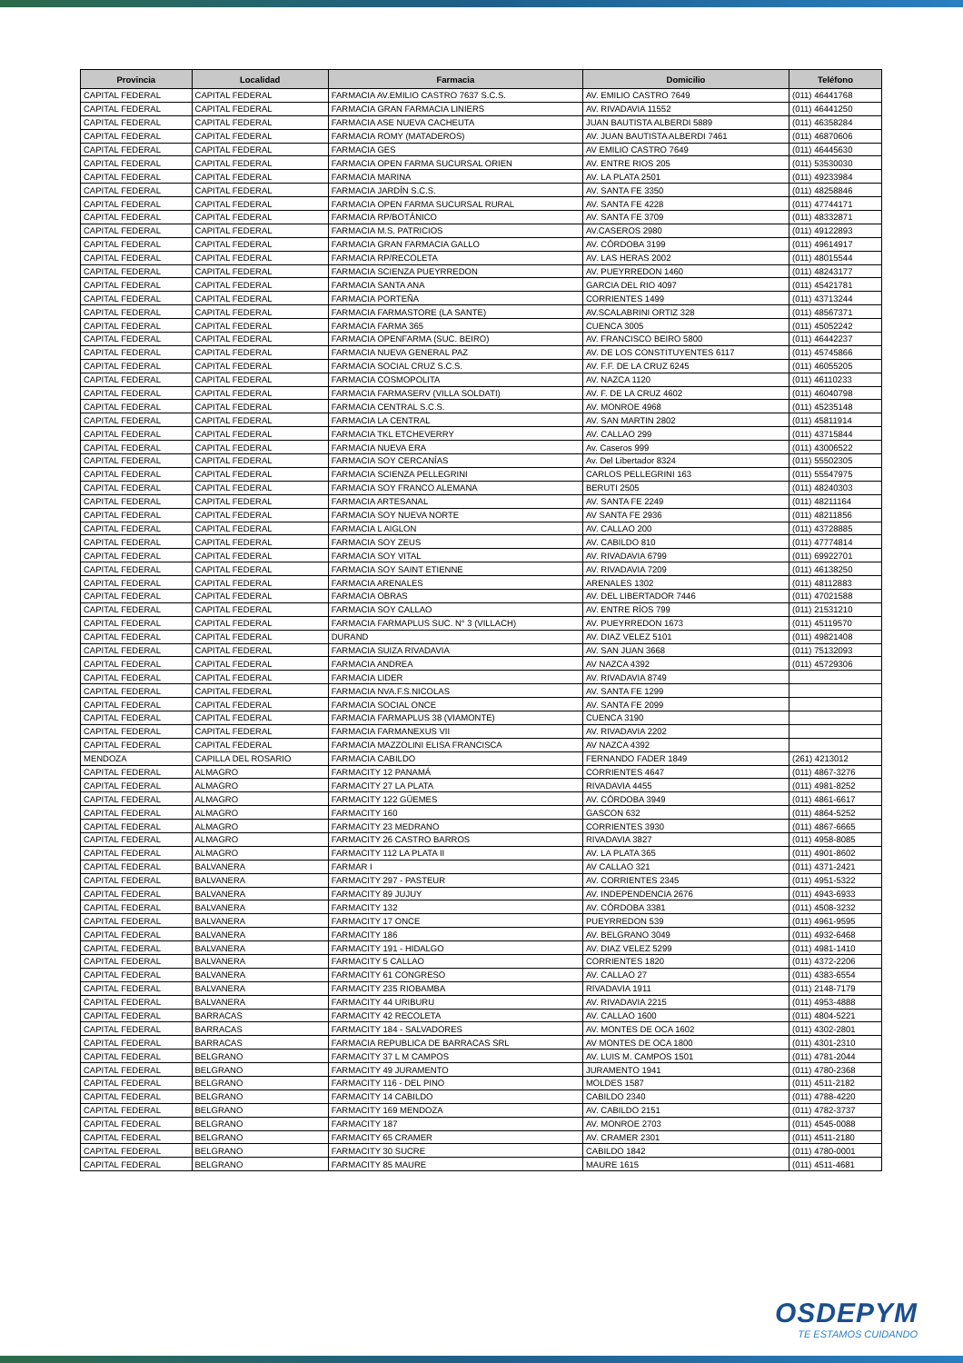| Provincia | Localidad | Farmacia | Domicilio | Teléfono |
| --- | --- | --- | --- | --- |
| CAPITAL FEDERAL | CAPITAL FEDERAL | FARMACIA AV.EMILIO CASTRO 7637 S.C.S. | AV. EMILIO CASTRO 7649 | (011) 46441768 |
| CAPITAL FEDERAL | CAPITAL FEDERAL | FARMACIA GRAN FARMACIA LINIERS | AV. RIVADAVIA 11552 | (011) 46441250 |
| CAPITAL FEDERAL | CAPITAL FEDERAL | FARMACIA ASE NUEVA CACHEUTA | JUAN BAUTISTA ALBERDI 5889 | (011) 46358284 |
| CAPITAL FEDERAL | CAPITAL FEDERAL | FARMACIA ROMY (MATADEROS) | AV. JUAN BAUTISTA ALBERDI 7461 | (011) 46870606 |
| CAPITAL FEDERAL | CAPITAL FEDERAL | FARMACIA GES | AV EMILIO CASTRO 7649 | (011) 46445630 |
| CAPITAL FEDERAL | CAPITAL FEDERAL | FARMACIA OPEN FARMA SUCURSAL ORIEN | AV. ENTRE RIOS 205 | (011) 53530030 |
| CAPITAL FEDERAL | CAPITAL FEDERAL | FARMACIA MARINA | AV. LA PLATA 2501 | (011) 49233984 |
| CAPITAL FEDERAL | CAPITAL FEDERAL | FARMACIA JARDÍN S.C.S. | AV. SANTA FE 3350 | (011) 48258846 |
| CAPITAL FEDERAL | CAPITAL FEDERAL | FARMACIA OPEN FARMA SUCURSAL RURAL | AV. SANTA FE 4228 | (011) 47744171 |
| CAPITAL FEDERAL | CAPITAL FEDERAL | FARMACIA RP/BOTÁNICO | AV. SANTA FE 3709 | (011) 48332871 |
| CAPITAL FEDERAL | CAPITAL FEDERAL | FARMACIA M.S. PATRICIOS | AV.CASEROS 2980 | (011) 49122893 |
| CAPITAL FEDERAL | CAPITAL FEDERAL | FARMACIA GRAN FARMACIA GALLO | AV. CÓRDOBA 3199 | (011) 49614917 |
| CAPITAL FEDERAL | CAPITAL FEDERAL | FARMACIA RP/RECOLETA | AV. LAS HERAS 2002 | (011) 48015544 |
| CAPITAL FEDERAL | CAPITAL FEDERAL | FARMACIA SCIENZA PUEYRREDON | AV. PUEYRREDON 1460 | (011) 48243177 |
| CAPITAL FEDERAL | CAPITAL FEDERAL | FARMACIA SANTA ANA | GARCIA DEL RIO 4097 | (011) 45421781 |
| CAPITAL FEDERAL | CAPITAL FEDERAL | FARMACIA PORTEÑA | CORRIENTES 1499 | (011) 43713244 |
| CAPITAL FEDERAL | CAPITAL FEDERAL | FARMACIA FARMASTORE (LA SANTE) | AV.SCALABRINI ORTIZ 328 | (011) 48567371 |
| CAPITAL FEDERAL | CAPITAL FEDERAL | FARMACIA FARMA 365 | CUENCA 3005 | (011) 45052242 |
| CAPITAL FEDERAL | CAPITAL FEDERAL | FARMACIA OPENFARMA (SUC. BEIRO) | AV. FRANCISCO BEIRO 5800 | (011) 46442237 |
| CAPITAL FEDERAL | CAPITAL FEDERAL | FARMACIA NUEVA GENERAL PAZ | AV. DE LOS CONSTITUYENTES 6117 | (011) 45745866 |
| CAPITAL FEDERAL | CAPITAL FEDERAL | FARMACIA SOCIAL CRUZ S.C.S. | AV. F.F. DE LA CRUZ 6245 | (011) 46055205 |
| CAPITAL FEDERAL | CAPITAL FEDERAL | FARMACIA COSMOPOLITA | AV. NAZCA 1120 | (011) 46110233 |
| CAPITAL FEDERAL | CAPITAL FEDERAL | FARMACIA FARMASERV (VILLA SOLDATI) | AV. F. DE LA CRUZ 4602 | (011) 46040798 |
| CAPITAL FEDERAL | CAPITAL FEDERAL | FARMACIA CENTRAL S.C.S. | AV. MONROE 4968 | (011) 45235148 |
| CAPITAL FEDERAL | CAPITAL FEDERAL | FARMACIA LA CENTRAL | AV. SAN MARTIN 2802 | (011) 45811914 |
| CAPITAL FEDERAL | CAPITAL FEDERAL | FARMACIA TKL ETCHEVERRY | AV. CALLAO 299 | (011) 43715844 |
| CAPITAL FEDERAL | CAPITAL FEDERAL | FARMACIA NUEVA ERA | Av. Caseros 999 | (011) 43006522 |
| CAPITAL FEDERAL | CAPITAL FEDERAL | FARMACIA SOY CERCANÍAS | Av. Del Libertador 8324 | (011) 55502305 |
| CAPITAL FEDERAL | CAPITAL FEDERAL | FARMACIA SCIENZA PELLEGRINI | CARLOS PELLEGRINI 163 | (011) 55547975 |
| CAPITAL FEDERAL | CAPITAL FEDERAL | FARMACIA SOY FRANCO ALEMANA | BERUTI 2505 | (011) 48240303 |
| CAPITAL FEDERAL | CAPITAL FEDERAL | FARMACIA ARTESANAL | AV. SANTA FE 2249 | (011) 48211164 |
| CAPITAL FEDERAL | CAPITAL FEDERAL | FARMACIA SOY NUEVA NORTE | AV SANTA FE 2936 | (011) 48211856 |
| CAPITAL FEDERAL | CAPITAL FEDERAL | FARMACIA L AIGLON | AV. CALLAO 200 | (011) 43728885 |
| CAPITAL FEDERAL | CAPITAL FEDERAL | FARMACIA SOY ZEUS | AV. CABILDO 810 | (011) 47774814 |
| CAPITAL FEDERAL | CAPITAL FEDERAL | FARMACIA SOY VITAL | AV. RIVADAVIA 6799 | (011) 69922701 |
| CAPITAL FEDERAL | CAPITAL FEDERAL | FARMACIA SOY SAINT ETIENNE | AV. RIVADAVIA 7209 | (011) 46138250 |
| CAPITAL FEDERAL | CAPITAL FEDERAL | FARMACIA ARENALES | ARENALES 1302 | (011) 48112883 |
| CAPITAL FEDERAL | CAPITAL FEDERAL | FARMACIA OBRAS | AV. DEL LIBERTADOR 7446 | (011) 47021588 |
| CAPITAL FEDERAL | CAPITAL FEDERAL | FARMACIA SOY CALLAO | AV. ENTRE RÍOS 799 | (011) 21531210 |
| CAPITAL FEDERAL | CAPITAL FEDERAL | FARMACIA FARMAPLUS SUC. N° 3 (VILLACH) | AV. PUEYRREDON 1673 | (011) 45119570 |
| CAPITAL FEDERAL | CAPITAL FEDERAL | DURAND | AV. DIAZ VELEZ 5101 | (011) 49821408 |
| CAPITAL FEDERAL | CAPITAL FEDERAL | FARMACIA SUIZA RIVADAVIA | AV. SAN JUAN 3668 | (011) 75132093 |
| CAPITAL FEDERAL | CAPITAL FEDERAL | FARMACIA ANDREA | AV NAZCA 4392 | (011) 45729306 |
| CAPITAL FEDERAL | CAPITAL FEDERAL | FARMACIA LIDER | AV. RIVADAVIA 8749 | |
| CAPITAL FEDERAL | CAPITAL FEDERAL | FARMACIA NVA.F.S.NICOLAS | AV. SANTA FE 1299 | |
| CAPITAL FEDERAL | CAPITAL FEDERAL | FARMACIA SOCIAL ONCE | AV. SANTA FE 2099 | |
| CAPITAL FEDERAL | CAPITAL FEDERAL | FARMACIA FARMAPLUS 38 (VIAMONTE) | CUENCA 3190 | |
| CAPITAL FEDERAL | CAPITAL FEDERAL | FARMACIA FARMANEXUS VII | AV. RIVADAVIA 2202 | |
| CAPITAL FEDERAL | CAPITAL FEDERAL | FARMACIA MAZZOLINI ELISA FRANCISCA | AV NAZCA 4392 | |
| MENDOZA | CAPILLA DEL ROSARIO | FARMACIA CABILDO | FERNANDO FADER 1849 | (261) 4213012 |
| CAPITAL FEDERAL | ALMAGRO | FARMACITY 12 PANAMÁ | CORRIENTES 4647 | (011) 4867-3276 |
| CAPITAL FEDERAL | ALMAGRO | FARMACITY 27 LA PLATA | RIVADAVIA 4455 | (011) 4981-8252 |
| CAPITAL FEDERAL | ALMAGRO | FARMACITY 122 GÜEMES | AV. CÓRDOBA 3949 | (011) 4861-6617 |
| CAPITAL FEDERAL | ALMAGRO | FARMACITY 160 | GASCON 632 | (011) 4864-5252 |
| CAPITAL FEDERAL | ALMAGRO | FARMACITY 23 MEDRANO | CORRIENTES 3930 | (011) 4867-6665 |
| CAPITAL FEDERAL | ALMAGRO | FARMACITY 26 CASTRO BARROS | RIVADAVIA 3827 | (011) 4958-8085 |
| CAPITAL FEDERAL | ALMAGRO | FARMACITY 112 LA PLATA II | AV. LA PLATA 365 | (011) 4901-8602 |
| CAPITAL FEDERAL | BALVANERA | FARMAR I | AV CALLAO 321 | (011) 4371-2421 |
| CAPITAL FEDERAL | BALVANERA | FARMACITY 297 - PASTEUR | AV. CORRIENTES 2345 | (011) 4951-5322 |
| CAPITAL FEDERAL | BALVANERA | FARMACITY 89 JUJUY | AV. INDEPENDENCIA 2676 | (011) 4943-6933 |
| CAPITAL FEDERAL | BALVANERA | FARMACITY 132 | AV. CÓRDOBA 3381 | (011) 4508-3232 |
| CAPITAL FEDERAL | BALVANERA | FARMACITY 17 ONCE | PUEYRREDON 539 | (011) 4961-9595 |
| CAPITAL FEDERAL | BALVANERA | FARMACITY 186 | AV. BELGRANO 3049 | (011) 4932-6468 |
| CAPITAL FEDERAL | BALVANERA | FARMACITY 191 - HIDALGO | AV. DIAZ VELEZ 5299 | (011) 4981-1410 |
| CAPITAL FEDERAL | BALVANERA | FARMACITY 5 CALLAO | CORRIENTES 1820 | (011) 4372-2206 |
| CAPITAL FEDERAL | BALVANERA | FARMACITY 61 CONGRESO | AV. CALLAO 27 | (011) 4383-6554 |
| CAPITAL FEDERAL | BALVANERA | FARMACITY 235 RIOBAMBA | RIVADAVIA 1911 | (011) 2148-7179 |
| CAPITAL FEDERAL | BALVANERA | FARMACITY 44 URIBURU | AV. RIVADAVIA 2215 | (011) 4953-4888 |
| CAPITAL FEDERAL | BARRACAS | FARMACITY 42 RECOLETA | AV. CALLAO 1600 | (011) 4804-5221 |
| CAPITAL FEDERAL | BARRACAS | FARMACITY 184 - SALVADORES | AV. MONTES DE OCA 1602 | (011) 4302-2801 |
| CAPITAL FEDERAL | BARRACAS | FARMACIA REPUBLICA DE BARRACAS SRL | AV MONTES DE OCA 1800 | (011) 4301-2310 |
| CAPITAL FEDERAL | BELGRANO | FARMACITY 37 L M CAMPOS | AV. LUIS M. CAMPOS 1501 | (011) 4781-2044 |
| CAPITAL FEDERAL | BELGRANO | FARMACITY 49 JURAMENTO | JURAMENTO 1941 | (011) 4780-2368 |
| CAPITAL FEDERAL | BELGRANO | FARMACITY 116 - DEL PINO | MOLDES 1587 | (011) 4511-2182 |
| CAPITAL FEDERAL | BELGRANO | FARMACITY 14 CABILDO | CABILDO 2340 | (011) 4788-4220 |
| CAPITAL FEDERAL | BELGRANO | FARMACITY 169 MENDOZA | AV. CABILDO 2151 | (011) 4782-3737 |
| CAPITAL FEDERAL | BELGRANO | FARMACITY 187 | AV. MONROE 2703 | (011) 4545-0088 |
| CAPITAL FEDERAL | BELGRANO | FARMACITY 65 CRAMER | AV. CRAMER 2301 | (011) 4511-2180 |
| CAPITAL FEDERAL | BELGRANO | FARMACITY 30 SUCRE | CABILDO 1842 | (011) 4780-0001 |
| CAPITAL FEDERAL | BELGRANO | FARMACITY 85 MAURE | MAURE 1615 | (011) 4511-4681 |
OSDEPYM
TE ESTAMOS CUIDANDO